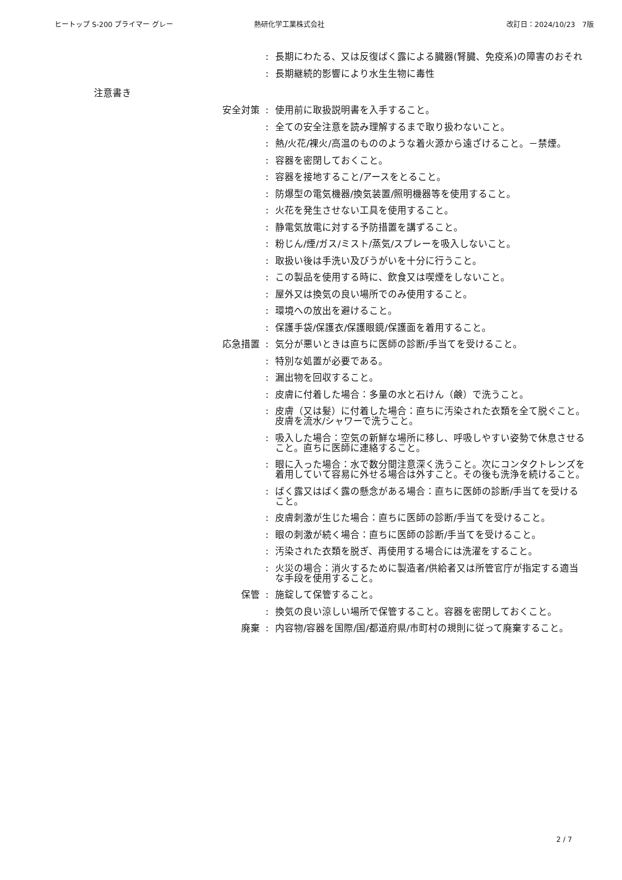ヒートップ S-200 プライマー グレー 熱研化学工業株式会社 改訂日：2024/10/23　7版
: 長期にわたる、又は反復ばく露による臓器(腎臓、免疫系)の障害のおそれ
: 長期継続的影響により水生生物に毒性
注意書き
安全対策 : 使用前に取扱説明書を入手すること。
: 全ての安全注意を読み理解するまで取り扱わないこと。
: 熱/火花/裸火/高温のもののような着火源から遠ざけること。－禁煙。
: 容器を密閉しておくこと。
: 容器を接地すること/アースをとること。
: 防爆型の電気機器/換気装置/照明機器等を使用すること。
: 火花を発生させない工具を使用すること。
: 静電気放電に対する予防措置を講ずること。
: 粉じん/煙/ガス/ミスト/蒸気/スプレーを吸入しないこと。
: 取扱い後は手洗い及びうがいを十分に行うこと。
: この製品を使用する時に、飲食又は喫煙をしないこと。
: 屋外又は換気の良い場所でのみ使用すること。
: 環境への放出を避けること。
: 保護手袋/保護衣/保護眼鏡/保護面を着用すること。
応急措置 : 気分が悪いときは直ちに医師の診断/手当てを受けること。
: 特別な処置が必要である。
: 漏出物を回収すること。
: 皮膚に付着した場合：多量の水と石けん（鹸）で洗うこと。
: 皮膚（又は髪）に付着した場合：直ちに汚染された衣類を全て脱ぐこと。皮膚を流水/シャワーで洗うこと。
: 吸入した場合：空気の新鮮な場所に移し、呼吸しやすい姿勢で休息させること。直ちに医師に連絡すること。
: 眼に入った場合：水で数分間注意深く洗うこと。次にコンタクトレンズを着用していて容易に外せる場合は外すこと。その後も洗浄を続けること。
: ばく露又はばく露の懸念がある場合：直ちに医師の診断/手当てを受けること。
: 皮膚刺激が生じた場合：直ちに医師の診断/手当てを受けること。
: 眼の刺激が続く場合：直ちに医師の診断/手当てを受けること。
: 汚染された衣類を脱ぎ、再使用する場合には洗濯をすること。
: 火災の場合：消火するために製造者/供給者又は所管官庁が指定する適当な手段を使用すること。
保管 : 施錠して保管すること。
: 換気の良い涼しい場所で保管すること。容器を密閉しておくこと。
廃棄 : 内容物/容器を国際/国/都道府県/市町村の規則に従って廃棄すること。
2 / 7